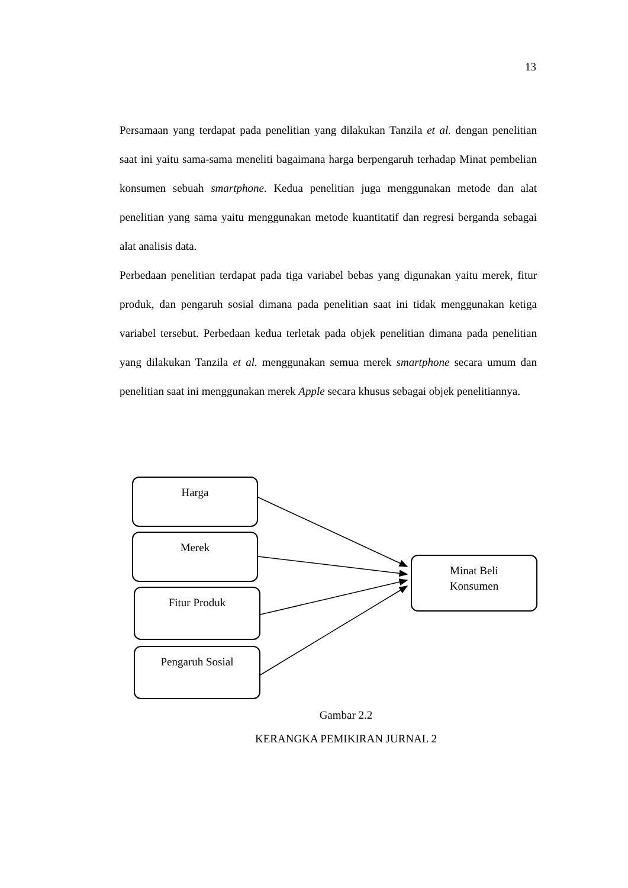13
Persamaan yang terdapat pada penelitian yang dilakukan Tanzila et al. dengan penelitian saat ini yaitu sama-sama meneliti bagaimana harga berpengaruh terhadap Minat pembelian konsumen sebuah smartphone. Kedua penelitian juga menggunakan metode dan alat penelitian yang sama yaitu menggunakan metode kuantitatif dan regresi berganda sebagai alat analisis data.
Perbedaan penelitian terdapat pada tiga variabel bebas yang digunakan yaitu merek, fitur produk, dan pengaruh sosial dimana pada penelitian saat ini tidak menggunakan ketiga variabel tersebut. Perbedaan kedua terletak pada objek penelitian dimana pada penelitian yang dilakukan Tanzila et al. menggunakan semua merek smartphone secara umum dan penelitian saat ini menggunakan merek Apple secara khusus sebagai objek penelitiannya.
Harga
Merek
Fitur Produk
Pengaruh Sosial
Minat Beli
Konsumen
Gambar 2.2
KERANGKA PEMIKIRAN JURNAL 2